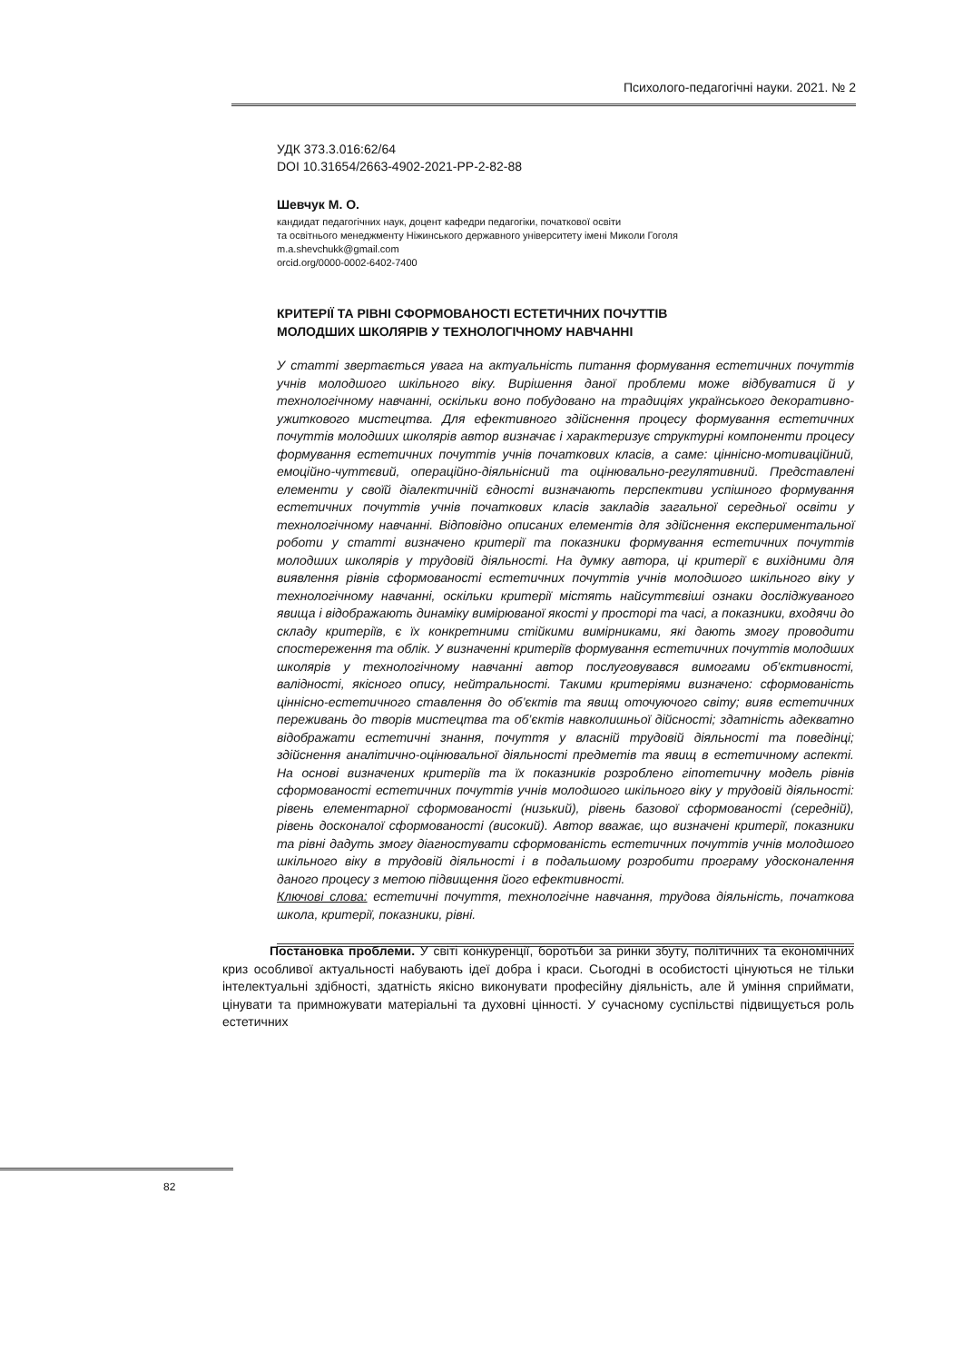Психолого-педагогічні науки. 2021. № 2
УДК 373.3.016:62/64
DOI 10.31654/2663-4902-2021-PP-2-82-88
Шевчук М. О.
кандидат педагогічних наук, доцент кафедри педагогіки, початкової освіти
та освітнього менеджменту Ніжинського державного університету імені Миколи Гоголя
m.a.shevchukk@gmail.com
orcid.org/0000-0002-6402-7400
КРИТЕРІЇ ТА РІВНІ СФОРМОВАНОСТІ ЕСТЕТИЧНИХ ПОЧУТТІВ
МОЛОДШИХ ШКОЛЯРІВ У ТЕХНОЛОГІЧНОМУ НАВЧАННІ
У статті звертається увага на актуальність питання формування естетичних почуттів учнів молодшого шкільного віку. Вирішення даної проблеми може відбуватися й у технологічному навчанні, оскільки воно побудовано на традиціях українського декоративно-ужиткового мистецтва. Для ефективного здійснення процесу формування естетичних почуттів молодших школярів автор визначає і характеризує структурні компоненти процесу формування естетичних почуттів учнів початкових класів, а саме: ціннісно-мотиваційний, емоційно-чуттєвий, операційно-діяльнісний та оцінювально-регулятивний. Представлені елементи у своїй діалектичній єдності визначають перспективи успішного формування естетичних почуттів учнів початкових класів закладів загальної середньої освіти у технологічному навчанні. Відповідно описаних елементів для здійснення експериментальної роботи у статті визначено критерії та показники формування естетичних почуттів молодших школярів у трудовій діяльності. На думку автора, ці критерії є вихідними для виявлення рівнів сформованості естетичних почуттів учнів молодшого шкільного віку у технологічному навчанні, оскільки критерії містять найсуттєвіші ознаки досліджуваного явища і відображають динаміку вимірюваної якості у просторі та часі, а показники, входячи до складу критеріїв, є їх конкретними стійкими вимірниками, які дають змогу проводити спостереження та облік. У визначенні критеріїв формування естетичних почуттів молодших школярів у технологічному навчанні автор послуговувався вимогами об’єктивності, валідності, якісного опису, нейтральності. Такими критеріями визначено: сформованість ціннісно-естетичного ставлення до об’єктів та явищ оточуючого світу; вияв естетичних переживань до творів мистецтва та об’єктів навколишньої дійсності; здатність адекватно відображати естетичні знання, почуття у власній трудовій діяльності та поведінці; здійснення аналітично-оцінювальної діяльності предметів та явищ в естетичному аспекті. На основі визначених критеріїв та їх показників розроблено гіпотетичну модель рівнів сформованості естетичних почуттів учнів молодшого шкільного віку у трудовій діяльності: рівень елементарної сформованості (низький), рівень базової сформованості (середній), рівень досконалої сформованості (високий). Автор вважає, що визначені критерії, показники та рівні дадуть змогу діагностувати сформованість естетичних почуттів учнів молодшого шкільного віку в трудовій діяльності і в подальшому розробити програму удосконалення даного процесу з метою підвищення його ефективності.
Ключові слова: естетичні почуття, технологічне навчання, трудова діяльність, початкова школа, критерії, показники, рівні.
Постановка проблеми. У світі конкуренції, боротьби за ринки збуту, політичних та економічних криз особливої актуальності набувають ідеї добра і краси. Сьогодні в особистості цінуються не тільки інтелектуальні здібності, здатність якісно виконувати професійну діяльність, але й уміння сприймати, цінувати та примножувати матеріальні та духовні цінності. У сучасному суспільстві підвищується роль естетичних
82